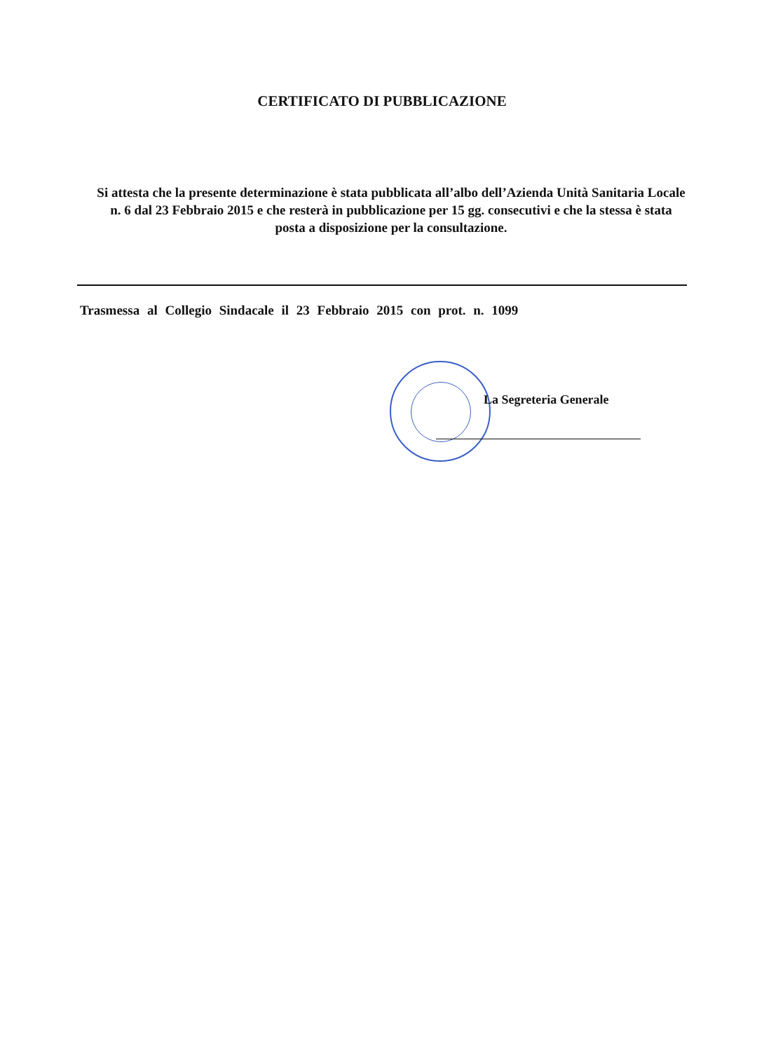CERTIFICATO DI PUBBLICAZIONE
Si attesta che la presente determinazione è stata pubblicata all’albo dell’Azienda Unità Sanitaria Locale n. 6 dal 23 Febbraio 2015 e che resterà in pubblicazione per 15 gg. consecutivi e che la stessa è stata posta a disposizione per la consultazione.
Trasmessa al Collegio Sindacale il 23 Febbraio 2015 con prot. n. 1099
La Segreteria Generale